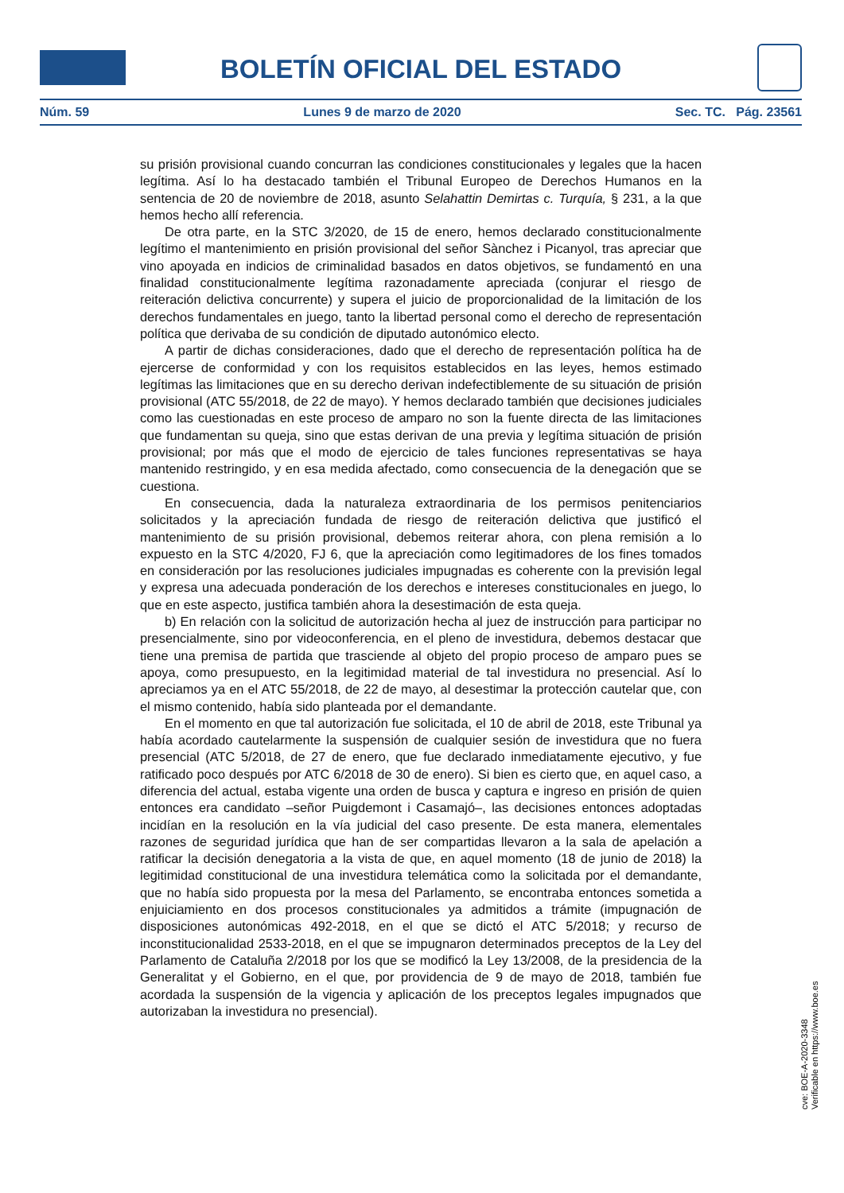BOLETÍN OFICIAL DEL ESTADO
Núm. 59 Lunes 9 de marzo de 2020 Sec. TC. Pág. 23561
su prisión provisional cuando concurran las condiciones constitucionales y legales que la hacen legítima. Así lo ha destacado también el Tribunal Europeo de Derechos Humanos en la sentencia de 20 de noviembre de 2018, asunto Selahattin Demirtas c. Turquía, § 231, a la que hemos hecho allí referencia.
De otra parte, en la STC 3/2020, de 15 de enero, hemos declarado constitucionalmente legítimo el mantenimiento en prisión provisional del señor Sànchez i Picanyol, tras apreciar que vino apoyada en indicios de criminalidad basados en datos objetivos, se fundamentó en una finalidad constitucionalmente legítima razonadamente apreciada (conjurar el riesgo de reiteración delictiva concurrente) y supera el juicio de proporcionalidad de la limitación de los derechos fundamentales en juego, tanto la libertad personal como el derecho de representación política que derivaba de su condición de diputado autonómico electo.
A partir de dichas consideraciones, dado que el derecho de representación política ha de ejercerse de conformidad y con los requisitos establecidos en las leyes, hemos estimado legítimas las limitaciones que en su derecho derivan indefectiblemente de su situación de prisión provisional (ATC 55/2018, de 22 de mayo). Y hemos declarado también que decisiones judiciales como las cuestionadas en este proceso de amparo no son la fuente directa de las limitaciones que fundamentan su queja, sino que estas derivan de una previa y legítima situación de prisión provisional; por más que el modo de ejercicio de tales funciones representativas se haya mantenido restringido, y en esa medida afectado, como consecuencia de la denegación que se cuestiona.
En consecuencia, dada la naturaleza extraordinaria de los permisos penitenciarios solicitados y la apreciación fundada de riesgo de reiteración delictiva que justificó el mantenimiento de su prisión provisional, debemos reiterar ahora, con plena remisión a lo expuesto en la STC 4/2020, FJ 6, que la apreciación como legitimadores de los fines tomados en consideración por las resoluciones judiciales impugnadas es coherente con la previsión legal y expresa una adecuada ponderación de los derechos e intereses constitucionales en juego, lo que en este aspecto, justifica también ahora la desestimación de esta queja.
b) En relación con la solicitud de autorización hecha al juez de instrucción para participar no presencialmente, sino por videoconferencia, en el pleno de investidura, debemos destacar que tiene una premisa de partida que trasciende al objeto del propio proceso de amparo pues se apoya, como presupuesto, en la legitimidad material de tal investidura no presencial. Así lo apreciamos ya en el ATC 55/2018, de 22 de mayo, al desestimar la protección cautelar que, con el mismo contenido, había sido planteada por el demandante.
En el momento en que tal autorización fue solicitada, el 10 de abril de 2018, este Tribunal ya había acordado cautelarmente la suspensión de cualquier sesión de investidura que no fuera presencial (ATC 5/2018, de 27 de enero, que fue declarado inmediatamente ejecutivo, y fue ratificado poco después por ATC 6/2018 de 30 de enero). Si bien es cierto que, en aquel caso, a diferencia del actual, estaba vigente una orden de busca y captura e ingreso en prisión de quien entonces era candidato –señor Puigdemont i Casamajó–, las decisiones entonces adoptadas incidían en la resolución en la vía judicial del caso presente. De esta manera, elementales razones de seguridad jurídica que han de ser compartidas llevaron a la sala de apelación a ratificar la decisión denegatoria a la vista de que, en aquel momento (18 de junio de 2018) la legitimidad constitucional de una investidura telemática como la solicitada por el demandante, que no había sido propuesta por la mesa del Parlamento, se encontraba entonces sometida a enjuiciamiento en dos procesos constitucionales ya admitidos a trámite (impugnación de disposiciones autonómicas 492-2018, en el que se dictó el ATC 5/2018; y recurso de inconstitucionalidad 2533-2018, en el que se impugnaron determinados preceptos de la Ley del Parlamento de Cataluña 2/2018 por los que se modificó la Ley 13/2008, de la presidencia de la Generalitat y el Gobierno, en el que, por providencia de 9 de mayo de 2018, también fue acordada la suspensión de la vigencia y aplicación de los preceptos legales impugnados que autorizaban la investidura no presencial).
cve: BOE-A-2020-3348
Verificable en https://www.boe.es